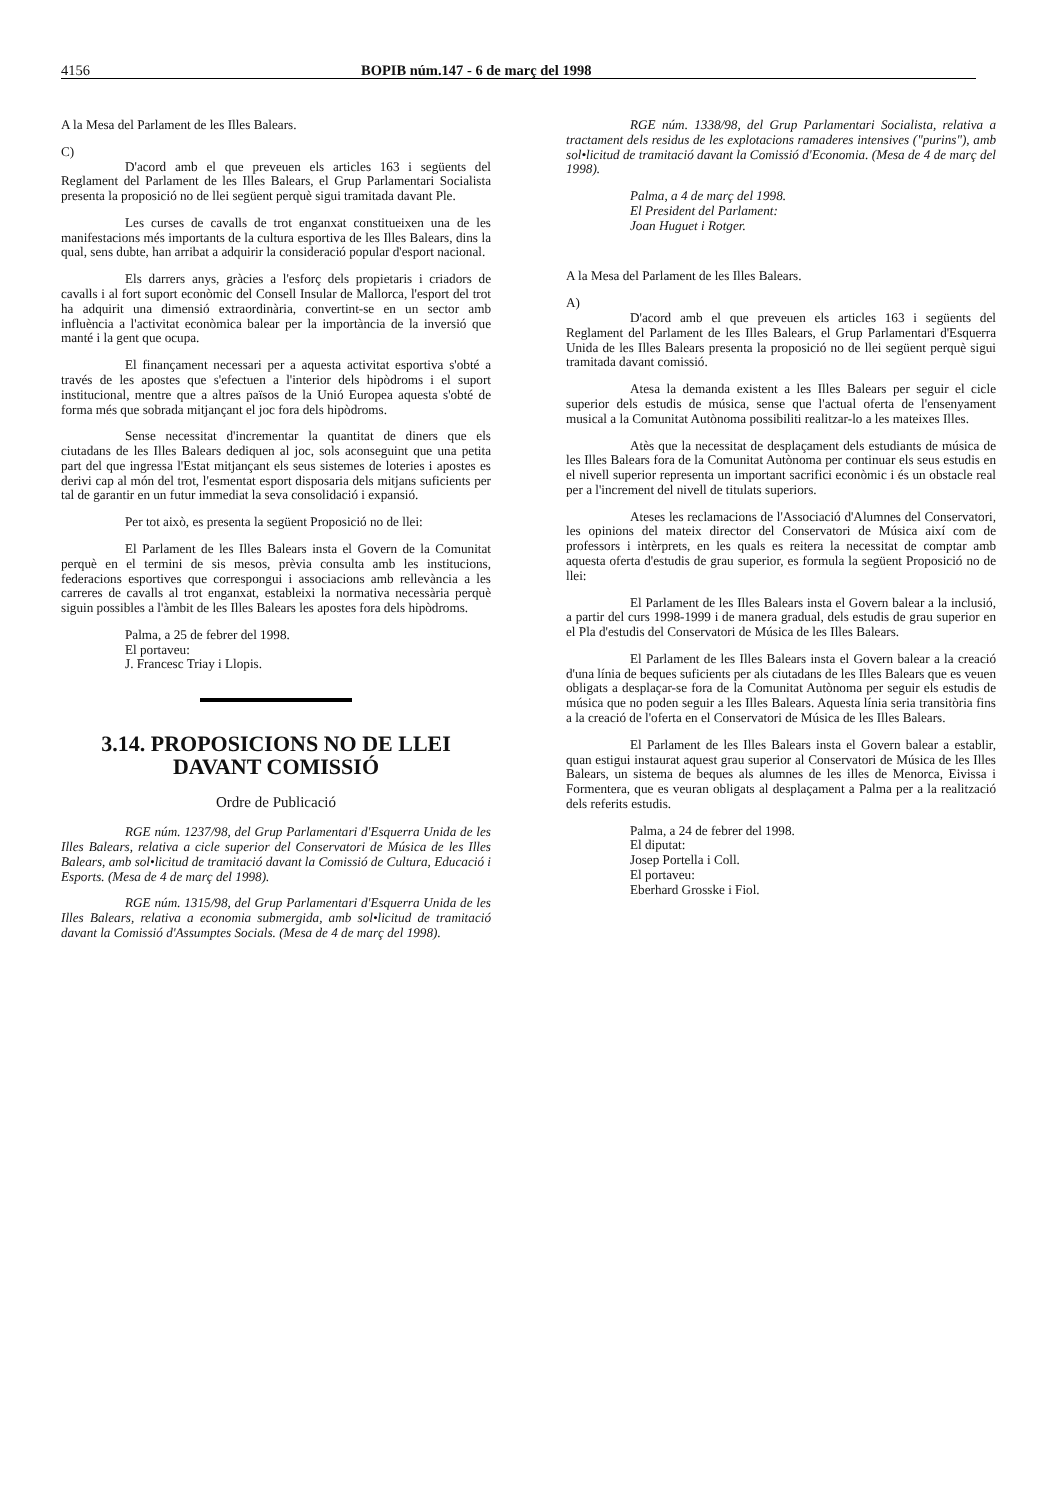4156 BOPIB núm.147 - 6 de març del 1998
A la Mesa del Parlament de les Illes Balears.
C)
D'acord amb el que preveuen els articles 163 i següents del Reglament del Parlament de les Illes Balears, el Grup Parlamentari Socialista presenta la proposició no de llei següent perquè sigui tramitada davant Ple.
Les curses de cavalls de trot enganxat constitueixen una de les manifestacions més importants de la cultura esportiva de les Illes Balears, dins la qual, sens dubte, han arribat a adquirir la consideració popular d'esport nacional.
Els darrers anys, gràcies a l'esforç dels propietaris i criadors de cavalls i al fort suport econòmic del Consell Insular de Mallorca, l'esport del trot ha adquirit una dimensió extraordinària, convertint-se en un sector amb influència a l'activitat econòmica balear per la importància de la inversió que manté i la gent que ocupa.
El finançament necessari per a aquesta activitat esportiva s'obté a través de les apostes que s'efectuen a l'interior dels hipòdroms i el suport institucional, mentre que a altres països de la Unió Europea aquesta s'obté de forma més que sobrada mitjançant el joc fora dels hipòdroms.
Sense necessitat d'incrementar la quantitat de diners que els ciutadans de les Illes Balears dediquen al joc, sols aconseguint que una petita part del que ingressa l'Estat mitjançant els seus sistemes de loteries i apostes es derivi cap al món del trot, l'esmentat esport disposaria dels mitjans suficients per tal de garantir en un futur immediat la seva consolidació i expansió.
Per tot això, es presenta la següent Proposició no de llei:
El Parlament de les Illes Balears insta el Govern de la Comunitat perquè en el termini de sis mesos, prèvia consulta amb les institucions, federacions esportives que correspongui i associacions amb rellevància a les carreres de cavalls al trot enganxat, estableixi la normativa necessària perquè siguin possibles a l'àmbit de les Illes Balears les apostes fora dels hipòdroms.
Palma, a 25 de febrer del 1998.
El portaveu:
J. Francesc Triay i Llopis.
3.14. PROPOSICIONS NO DE LLEI DAVANT COMISSIÓ
Ordre de Publicació
RGE núm. 1237/98, del Grup Parlamentari d'Esquerra Unida de les Illes Balears, relativa a cicle superior del Conservatori de Música de les Illes Balears, amb sol•licitud de tramitació davant la Comissió de Cultura, Educació i Esports. (Mesa de 4 de març del 1998).
RGE núm. 1315/98, del Grup Parlamentari d'Esquerra Unida de les Illes Balears, relativa a economia submergida, amb sol•licitud de tramitació davant la Comissió d'Assumptes Socials. (Mesa de 4 de març del 1998).
RGE núm. 1338/98, del Grup Parlamentari Socialista, relativa a tractament dels residus de les explotacions ramaderes intensives ("purins"), amb sol•licitud de tramitació davant la Comissió d'Economia. (Mesa de 4 de març del 1998).
Palma, a 4 de març del 1998.
El President del Parlament:
Joan Huguet i Rotger.
A la Mesa del Parlament de les Illes Balears.
A)
D'acord amb el que preveuen els articles 163 i següents del Reglament del Parlament de les Illes Balears, el Grup Parlamentari d'Esquerra Unida de les Illes Balears presenta la proposició no de llei següent perquè sigui tramitada davant comissió.
Atesa la demanda existent a les Illes Balears per seguir el cicle superior dels estudis de música, sense que l'actual oferta de l'ensenyament musical a la Comunitat Autònoma possibiliti realitzar-lo a les mateixes Illes.
Atès que la necessitat de desplaçament dels estudiants de música de les Illes Balears fora de la Comunitat Autònoma per continuar els seus estudis en el nivell superior representa un important sacrifici econòmic i és un obstacle real per a l'increment del nivell de titulats superiors.
Ateses les reclamacions de l'Associació d'Alumnes del Conservatori, les opinions del mateix director del Conservatori de Música així com de professors i intèrprets, en les quals es reitera la necessitat de comptar amb aquesta oferta d'estudis de grau superior, es formula la següent Proposició no de llei:
El Parlament de les Illes Balears insta el Govern balear a la inclusió, a partir del curs 1998-1999 i de manera gradual, dels estudis de grau superior en el Pla d'estudis del Conservatori de Música de les Illes Balears.
El Parlament de les Illes Balears insta el Govern balear a la creació d'una línia de beques suficients per als ciutadans de les Illes Balears que es veuen obligats a desplaçar-se fora de la Comunitat Autònoma per seguir els estudis de música que no poden seguir a les Illes Balears. Aquesta línia seria transitòria fins a la creació de l'oferta en el Conservatori de Música de les Illes Balears.
El Parlament de les Illes Balears insta el Govern balear a establir, quan estigui instaurat aquest grau superior al Conservatori de Música de les Illes Balears, un sistema de beques als alumnes de les illes de Menorca, Eivissa i Formentera, que es veuran obligats al desplaçament a Palma per a la realització dels referits estudis.
Palma, a 24 de febrer del 1998.
El diputat:
Josep Portella i Coll.
El portaveu:
Eberhard Grosske i Fiol.